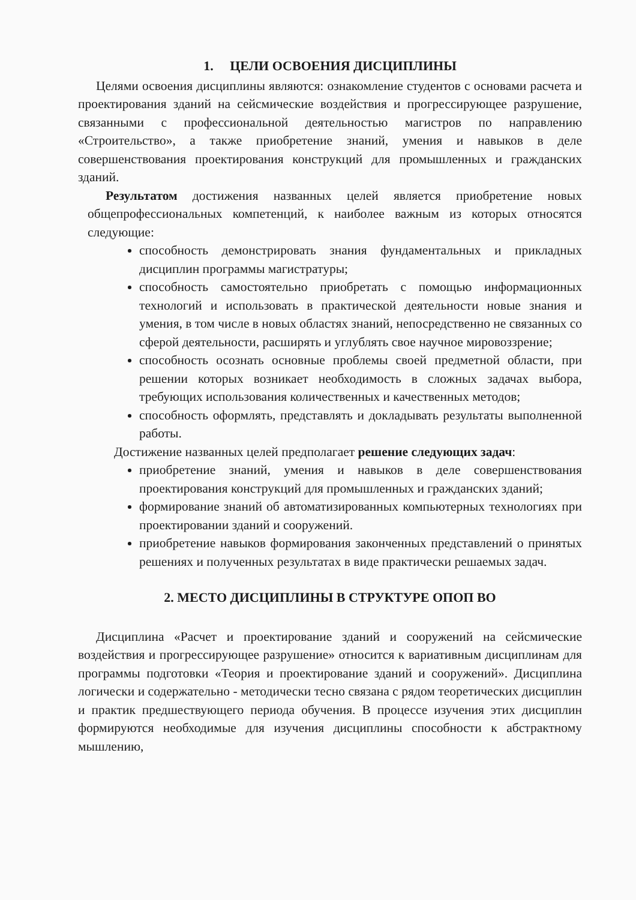1. ЦЕЛИ ОСВОЕНИЯ ДИСЦИПЛИНЫ
Целями освоения дисциплины являются: ознакомление студентов с основами расчета и проектирования зданий на сейсмические воздействия и прогрессирующее разрушение, связанными с профессиональной деятельностью магистров по направлению «Строительство», а также приобретение знаний, умения и навыков в деле совершенствования проектирования конструкций для промышленных и гражданских зданий.
Результатом достижения названных целей является приобретение новых общепрофессиональных компетенций, к наиболее важным из которых относятся следующие:
способность демонстрировать знания фундаментальных и прикладных дисциплин программы магистратуры;
способность самостоятельно приобретать с помощью информационных технологий и использовать в практической деятельности новые знания и умения, в том числе в новых областях знаний, непосредственно не связанных со сферой деятельности, расширять и углублять свое научное мировоззрение;
способность осознать основные проблемы своей предметной области, при решении которых возникает необходимость в сложных задачах выбора, требующих использования количественных и качественных методов;
способность оформлять, представлять и докладывать результаты выполненной работы.
Достижение названных целей предполагает решение следующих задач:
приобретение знаний, умения и навыков в деле совершенствования проектирования конструкций для промышленных и гражданских зданий;
формирование знаний об автоматизированных компьютерных технологиях при проектировании зданий и сооружений.
приобретение навыков формирования законченных представлений о принятых решениях и полученных результатах в виде практически решаемых задач.
2. МЕСТО ДИСЦИПЛИНЫ В СТРУКТУРЕ ОПОП ВО
Дисциплина «Расчет и проектирование зданий и сооружений на сейсмические воздействия и прогрессирующее разрушение» относится к вариативным дисциплинам для программы подготовки «Теория и проектирование зданий и сооружений». Дисциплина логически и содержательно - методически тесно связана с рядом теоретических дисциплин и практик предшествующего периода обучения. В процессе изучения этих дисциплин формируются необходимые для изучения дисциплины способности к абстрактному мышлению,